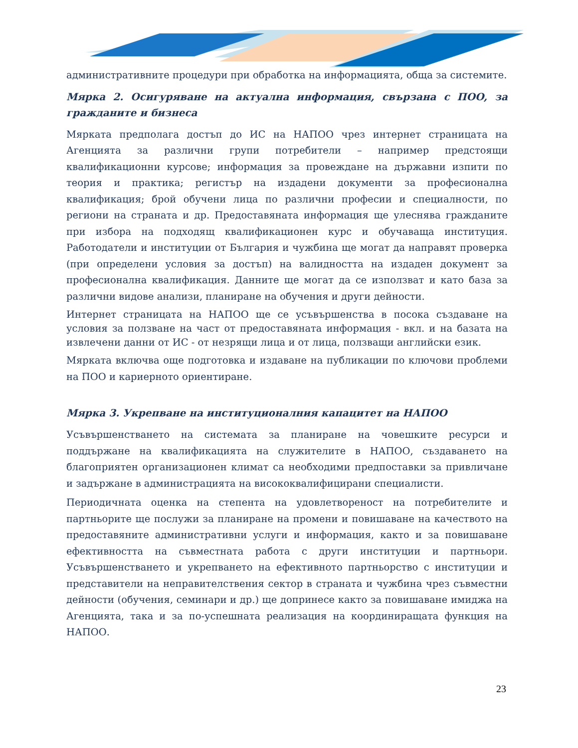административните процедури при обработка на информацията, обща за системите.
Мярка 2. Осигуряване на актуална информация, свързана с ПОО, за гражданите и бизнеса
Мярката предполага достъп до ИС на НАПОО чрез интернет страницата на Агенцията за различни групи потребители – например предстоящи квалификационни курсове; информация за провеждане на държавни изпити по теория и практика; регистър на издадени документи за професионална квалификация; брой обучени лица по различни професии и специалности, по региони на страната и др. Предоставяната информация ще улеснява гражданите при избора на подходящ квалификационен курс и обучаваща институция. Работодатели и институции от България и чужбина ще могат да направят проверка (при определени условия за достъп) на валидността на издаден документ за професионална квалификация. Данните ще могат да се използват и като база за различни видове анализи, планиране на обучения и други дейности.
Интернет страницата на НАПОО ще се усъвършенства в посока създаване на условия за ползване на част от предоставяната информация - вкл. и на базата на извлечени данни от ИС - от незрящи лица и от лица, ползващи английски език.
Мярката включва още подготовка и издаване на публикации по ключови проблеми на ПОО и кариерното ориентиране.
Мярка 3. Укрепване на институционалния капацитет на НАПОО
Усъвършенстването на системата за планиране на човешките ресурси и поддържане на квалификацията на служителите в НАПОО, създаването на благоприятен организационен климат са необходими предпоставки за привличане и задържане в администрацията на висококвалифицирани специалисти.
Периодичната оценка на степента на удовлетвореност на потребителите и партньорите ще послужи за планиране на промени и повишаване на качеството на предоставяните административни услуги и информация, както и за повишаване ефективността на съвместната работа с други институции и партньори. Усъвършенстването и укрепването на ефективното партньорство с институции и представители на неправителствения сектор в страната и чужбина чрез съвместни дейности (обучения, семинари и др.) ще допринесе както за повишаване имиджа на Агенцията, така и за по-успешната реализация на координиращата функция на НАПОО.
23